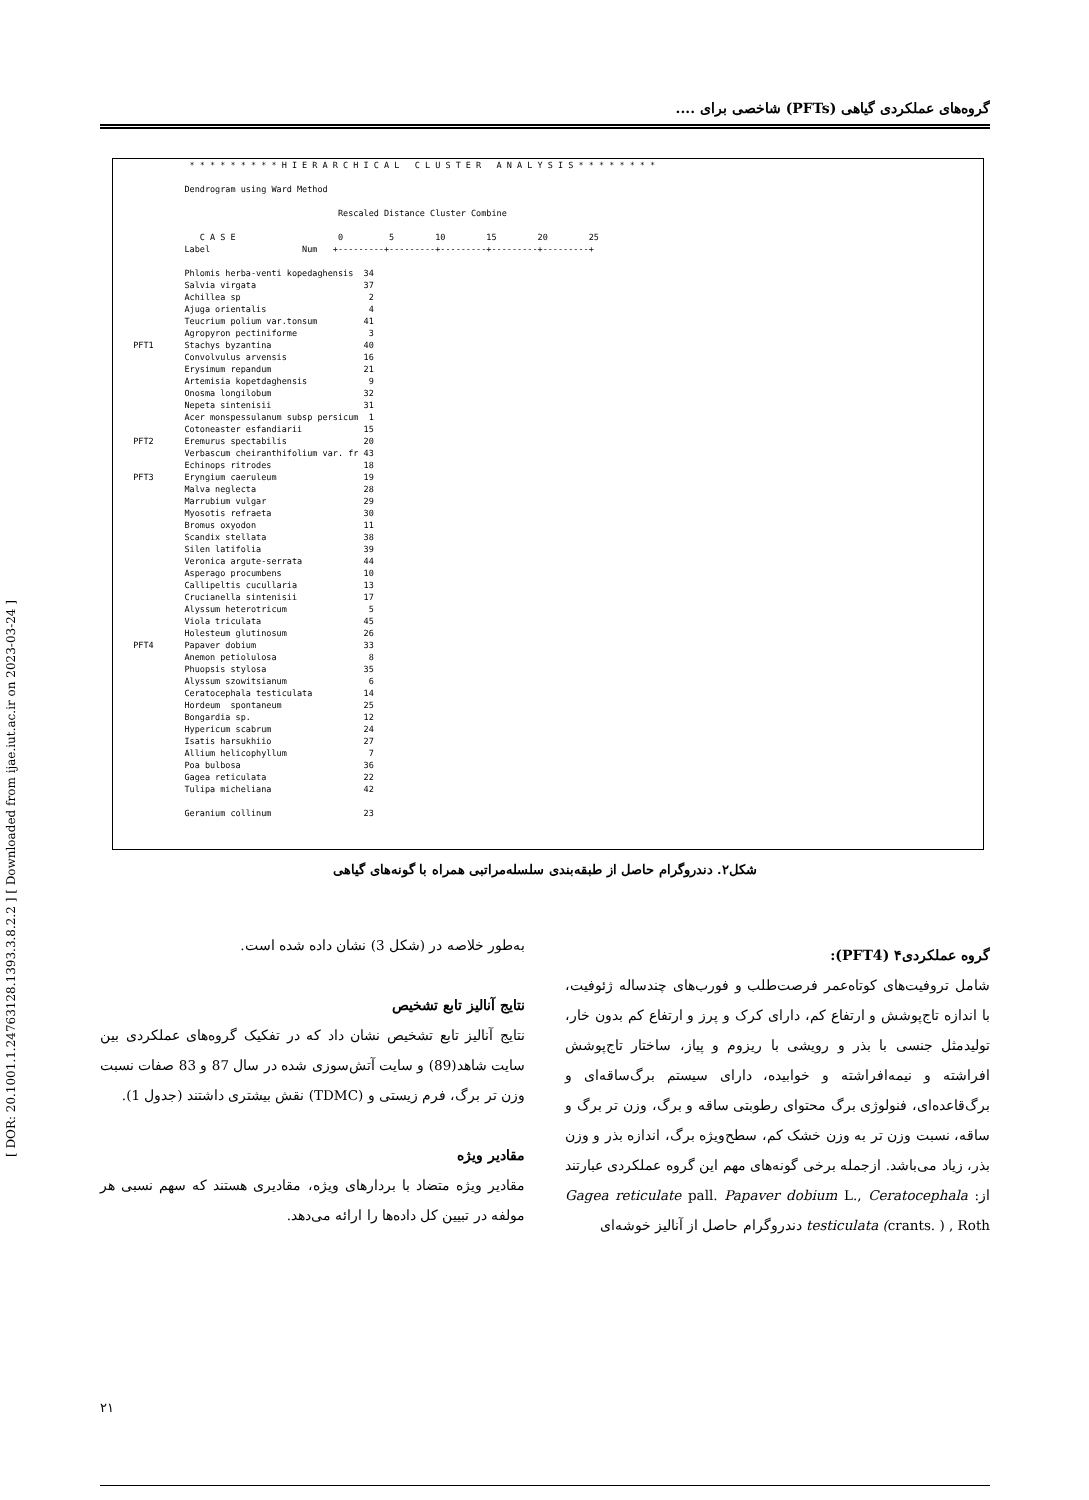[ DOR: 20.1001.1.24763128.1393.3.8.2.2 ] [ Downloaded from ijae.iut.ac.ir on 2023-03-24 ]
گروه‌های عملکردی گیاهی (PFTs) شاخصی برای ....
             * * * * * * * * * H I E R A R C H I C A L   C L U S T E R   A N A L Y S I S * * * * * * * *

            Dendrogram using Ward Method

                                          Rescaled Distance Cluster Combine

               C A S E                    0         5        10        15        20        25
            Label                  Num   +---------+---------+---------+---------+---------+

            Phlomis herba-venti kopedaghensis  34
            Salvia virgata                     37
            Achillea sp                         2
            Ajuga orientalis                    4
            Teucrium polium var.tonsum         41
            Agropyron pectiniforme              3
  PFT1      Stachys byzantina                  40
            Convolvulus arvensis               16
            Erysimum repandum                  21
            Artemisia kopetdaghensis            9
            Onosma longilobum                  32
            Nepeta sintenisii                  31
            Acer monspessulanum subsp persicum  1
            Cotoneaster esfandiarii            15
  PFT2      Eremurus spectabilis               20
            Verbascum cheiranthifolium var. fr 43
            Echinops ritrodes                  18
  PFT3      Eryngium caeruleum                 19
            Malva neglecta                     28
            Marrubium vulgar                   29
            Myosotis refraeta                  30
            Bromus oxyodon                     11
            Scandix stellata                   38
            Silen latifolia                    39
            Veronica argute-serrata            44
            Asperago procumbens                10
            Callipeltis cucullaria             13
            Crucianella sintenisii             17
            Alyssum heterotricum                5
            Viola triculata                    45
            Holesteum glutinosum               26
  PFT4      Papaver dobium                     33
            Anemon petiolulosa                  8
            Phuopsis stylosa                   35
            Alyssum szowitsianum                6
            Ceratocephala testiculata          14
            Hordeum  spontaneum                25
            Bongardia sp.                      12
            Hypericum scabrum                  24
            Isatis harsukhiio                  27
            Allium helicophyllum                7
            Poa bulbosa                        36
            Gagea reticulata                   22
            Tulipa micheliana                  42

            Geranium collinum                  23
شکل۲. دندروگرام حاصل از طبقه‌بندی سلسله‌مراتبی همراه با گونه‌های گیاهی
گروه عملکردی۴ (PFT4):
شامل تروفیت‌های کوتاه‌عمر فرصت‌طلب و فورب‌های چندساله ژئوفیت، با اندازه تاج‌پوشش و ارتفاع کم، دارای کرک و پرز و ارتفاع کم بدون خار، تولیدمثل جنسی با بذر و رویشی با ریزوم و پیاز، ساختار تاج‌پوشش افراشته و نیمه‌افراشته و خوابیده، دارای سیستم برگ‌ساقه‌ای و برگ‌قاعده‌ای، فنولوژی برگ محتوای رطوبتی ساقه و برگ، وزن تر برگ و ساقه، نسبت وزن تر به وزن خشک کم، سطح‌ویژه برگ، اندازه بذر و وزن بذر، زیاد می‌باشد. ازجمله برخی گونه‌های مهم این گروه عملکردی عبارتند از: Gagea reticulate pall. Papaver dobium L., Ceratocephala testiculata (crants. ) , Roth دندروگرام حاصل از آنالیز خوشه‌ای
به‌طور خلاصه در (شکل 3) نشان داده شده است.
نتایج آنالیز تابع تشخیص
نتایج آنالیز تابع تشخیص نشان داد که در تفکیک گروه‌های عملکردی بین سایت شاهد(89) و سایت آتش‌سوزی شده در سال 87 و 83 صفات نسبت وزن تر برگ، فرم زیستی و (TDMC) نقش بیشتری داشتند (جدول 1).
مقادیر ویژه
مقادیر ویژه متضاد با بردارهای ویژه، مقادیری هستند که سهم نسبی هر مولفه در تبیین کل داده‌ها را ارائه می‌دهد.
۲۱